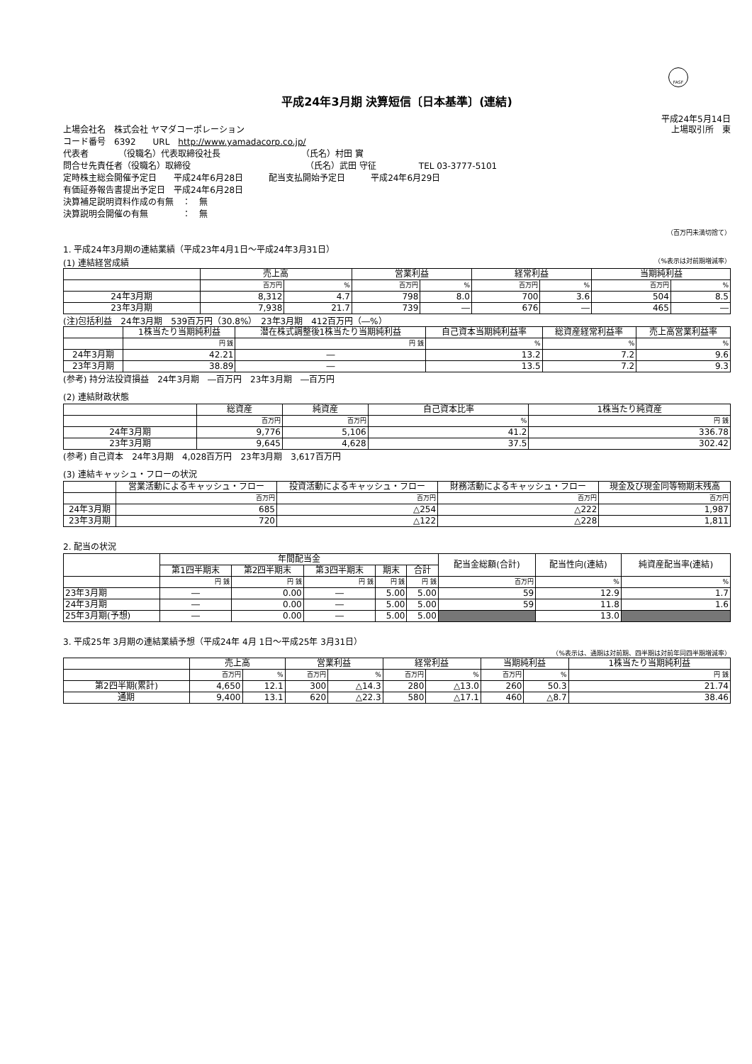FASF
平成24年3月期 決算短信〔日本基準〕(連結)
平成24年5月14日
上場会社名　株式会社 ヤマダコーポレーション 上場取引所　東
コード番号　6392　　URL　http://www.yamadacorp.co.jp/
代表者　　　　（役職名）代表取締役社長　　　　　　　　　　（氏名）村田 實
問合せ先責任者（役職名）取締役　　　　　　　　　　　　　　（氏名）武田 守征　　　　　TEL 03-3777-5101
定時株主総会開催予定日　　平成24年6月28日　　　配当支払開始予定日　　　平成24年6月29日
有価証券報告書提出予定日　平成24年6月28日
決算補足説明資料作成の有無　：　無
決算説明会開催の有無　　　　：　無
（百万円未満切捨て）
1. 平成24年3月期の連結業績（平成23年4月1日～平成24年3月31日）
(1) 連結経営成績 （%表示は対前期増減率）
| | 売上高 | | 営業利益 | | 経常利益 | | 当期純利益 | |
| --- | --- | --- | --- | --- | --- | --- | --- | --- |
| | 百万円 | % | 百万円 | % | 百万円 | % | 百万円 | % |
| 24年3月期 | 8,312 | 4.7 | 798 | 8.0 | 700 | 3.6 | 504 | 8.5 |
| 23年3月期 | 7,938 | 21.7 | 739 | ― | 676 | ― | 465 | ― |
(注)包括利益　24年3月期　539百万円（30.8%）　23年3月期　412百万円（―%）
| | 1株当たり当期純利益 | 潜在株式調整後1株当たり当期純利益 | 自己資本当期純利益率 | 総資産経常利益率 | 売上高営業利益率 |
| --- | --- | --- | --- | --- | --- |
| | 円 銭 | 円 銭 | % | % | % |
| 24年3月期 | 42.21 | ― | 13.2 | 7.2 | 9.6 |
| 23年3月期 | 38.89 | ― | 13.5 | 7.2 | 9.3 |
(参考) 持分法投資損益　24年3月期　―百万円　23年3月期　―百万円
(2) 連結財政状態
| | 総資産 | 純資産 | 自己資本比率 | 1株当たり純資産 |
| --- | --- | --- | --- | --- |
| | 百万円 | 百万円 | % | 円 銭 |
| 24年3月期 | 9,776 | 5,106 | 41.2 | 336.78 |
| 23年3月期 | 9,645 | 4,628 | 37.5 | 302.42 |
(参考) 自己資本　24年3月期　4,028百万円　23年3月期　3,617百万円
(3) 連結キャッシュ・フローの状況
| | 営業活動によるキャッシュ・フロー | 投資活動によるキャッシュ・フロー | 財務活動によるキャッシュ・フロー | 現金及び現金同等物期末残高 |
| --- | --- | --- | --- | --- |
| | 百万円 | 百万円 | 百万円 | 百万円 |
| 24年3月期 | 685 | △254 | △222 | 1,987 |
| 23年3月期 | 720 | △122 | △228 | 1,811 |
2. 配当の状況
| | 年間配当金 | | | | | 配当金総額(合計) | 配当性向(連結) | 純資産配当率(連結) |
| --- | --- | --- | --- | --- | --- | --- | --- | --- |
| | 第1四半期末 | 第2四半期末 | 第3四半期末 | 期末 | 合計 | | | |
| | 円 銭 | 円 銭 | 円 銭 | 円 銭 | 円 銭 | 百万円 | % | % |
| 23年3月期 | ― | 0.00 | ― | 5.00 | 5.00 | 59 | 12.9 | 1.7 |
| 24年3月期 | ― | 0.00 | ― | 5.00 | 5.00 | 59 | 11.8 | 1.6 |
| 25年3月期(予想) | ― | 0.00 | ― | 5.00 | 5.00 | | 13.0 | |
3. 平成25年 3月期の連結業績予想（平成24年 4月 1日～平成25年 3月31日）
（%表示は、通期は対前期、四半期は対前年同四半期増減率）
| | 売上高 | | 営業利益 | | 経常利益 | | 当期純利益 | | 1株当たり当期純利益 |
| --- | --- | --- | --- | --- | --- | --- | --- | --- | --- |
| | 百万円 | % | 百万円 | % | 百万円 | % | 百万円 | % | 円 銭 |
| 第2四半期(累計) | 4,650 | 12.1 | 300 | △14.3 | 280 | △13.0 | 260 | 50.3 | 21.74 |
| 通期 | 9,400 | 13.1 | 620 | △22.3 | 580 | △17.1 | 460 | △8.7 | 38.46 |